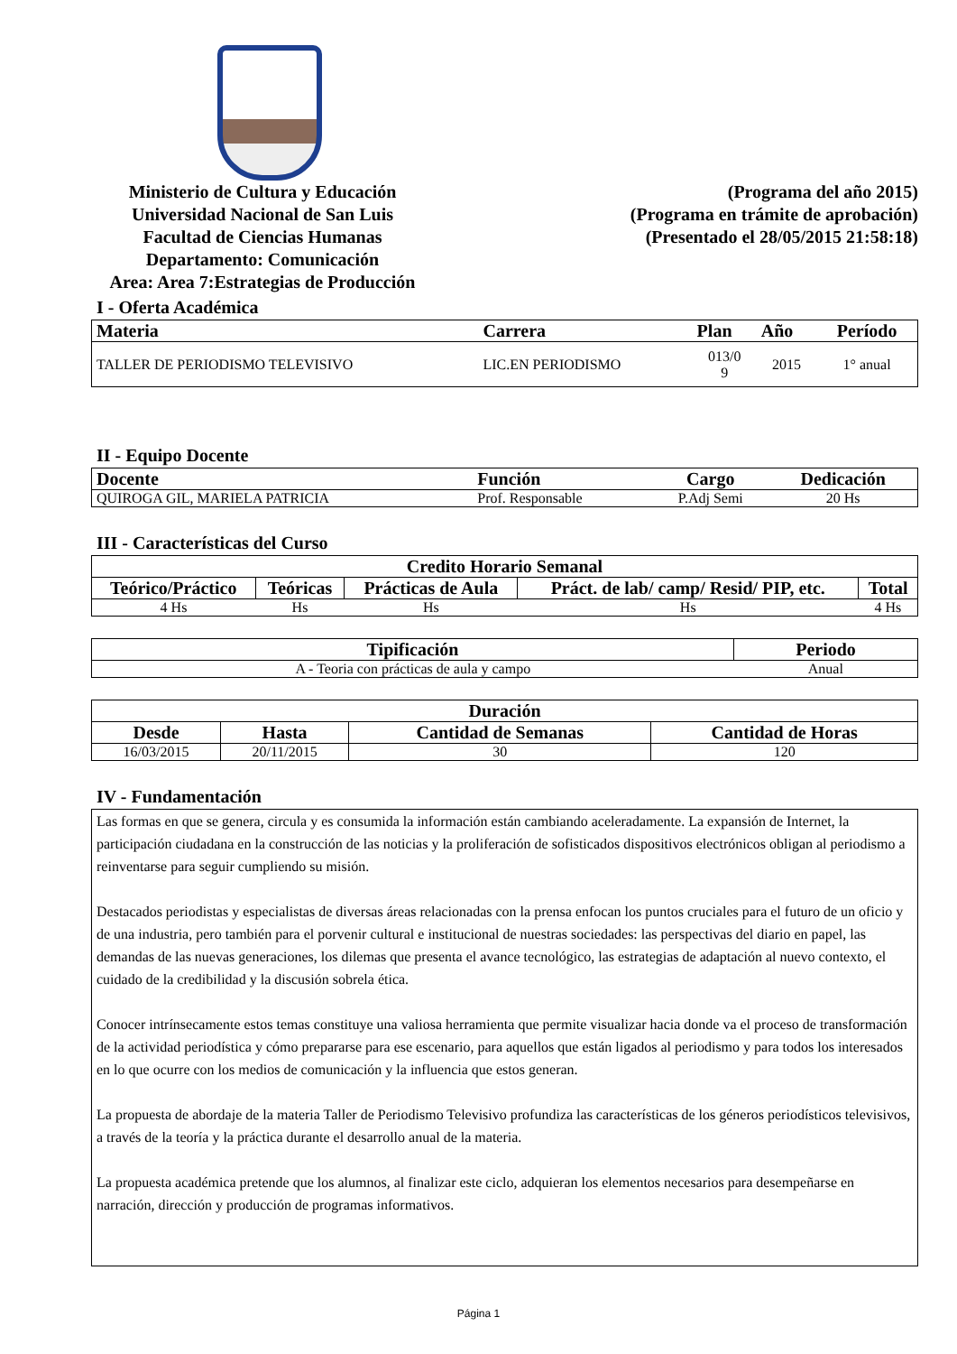Ministerio de Cultura y Educación
Universidad Nacional de San Luis
Facultad de Ciencias Humanas
Departamento: Comunicación
Area: Area 7:Estrategias de Producción
(Programa del año 2015)
(Programa en trámite de aprobación)
(Presentado el 28/05/2015 21:58:18)
I - Oferta Académica
| Materia | Carrera | Plan | Año | Período |
| --- | --- | --- | --- | --- |
| TALLER DE PERIODISMO TELEVISIVO | LIC.EN PERIODISMO | 013/0 9 | 2015 | 1° anual |
II - Equipo Docente
| Docente | Función | Cargo | Dedicación |
| --- | --- | --- | --- |
| QUIROGA GIL, MARIELA PATRICIA | Prof. Responsable | P.Adj Semi | 20 Hs |
III - Características del Curso
| Credito Horario Semanal | | | | |
| --- | --- | --- | --- | --- |
| Teórico/Práctico | Teóricas | Prácticas de Aula | Práct. de lab/ camp/ Resid/ PIP, etc. | Total |
| 4 Hs | Hs | Hs | Hs | 4 Hs |
| Tipificación | Periodo |
| --- | --- |
| A - Teoria con prácticas de aula y campo | Anual |
| Duración | | | |
| --- | --- | --- | --- |
| Desde | Hasta | Cantidad de Semanas | Cantidad de Horas |
| 16/03/2015 | 20/11/2015 | 30 | 120 |
IV - Fundamentación
Las formas en que se genera, circula y es consumida la información están cambiando aceleradamente. La expansión de Internet, la participación ciudadana en la construcción de las noticias y la proliferación de sofisticados dispositivos electrónicos obligan al periodismo a reinventarse para seguir cumpliendo su misión.
Destacados periodistas y especialistas de diversas áreas relacionadas con la prensa enfocan los puntos cruciales para el futuro de un oficio y de una industria, pero también para el porvenir cultural e institucional de nuestras sociedades: las perspectivas del diario en papel, las demandas de las nuevas generaciones, los dilemas que presenta el avance tecnológico, las estrategias de adaptación al nuevo contexto, el cuidado de la credibilidad y la discusión sobrela ética.
Conocer intrínsecamente estos temas constituye una valiosa herramienta que permite visualizar hacia donde va el proceso de transformación de la actividad periodística y cómo prepararse para ese escenario, para aquellos que están ligados al periodismo y para todos los interesados en lo que ocurre con los medios de comunicación y la influencia que estos generan.
La propuesta de abordaje de la materia Taller de Periodismo Televisivo profundiza las características de los géneros periodísticos televisivos, a través de la teoría y la práctica durante el desarrollo anual de la materia.
La propuesta académica pretende que los alumnos, al finalizar este ciclo, adquieran los elementos necesarios para desempeñarse en narración, dirección y producción de programas informativos.
Página 1